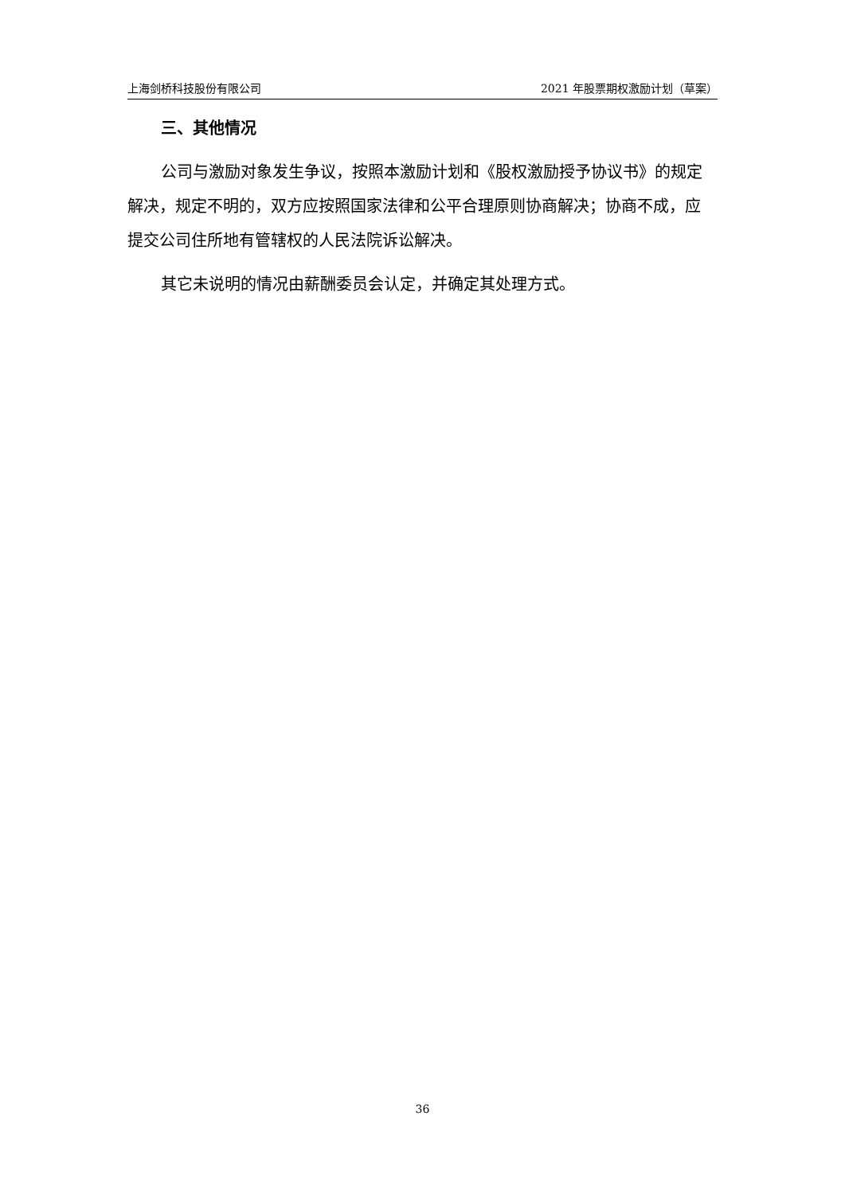上海剑桥科技股份有限公司 2021 年股票期权激励计划（草案）
三、其他情况
公司与激励对象发生争议，按照本激励计划和《股权激励授予协议书》的规定解决，规定不明的，双方应按照国家法律和公平合理原则协商解决；协商不成，应提交公司住所地有管辖权的人民法院诉讼解决。
其它未说明的情况由薪酬委员会认定，并确定其处理方式。
36